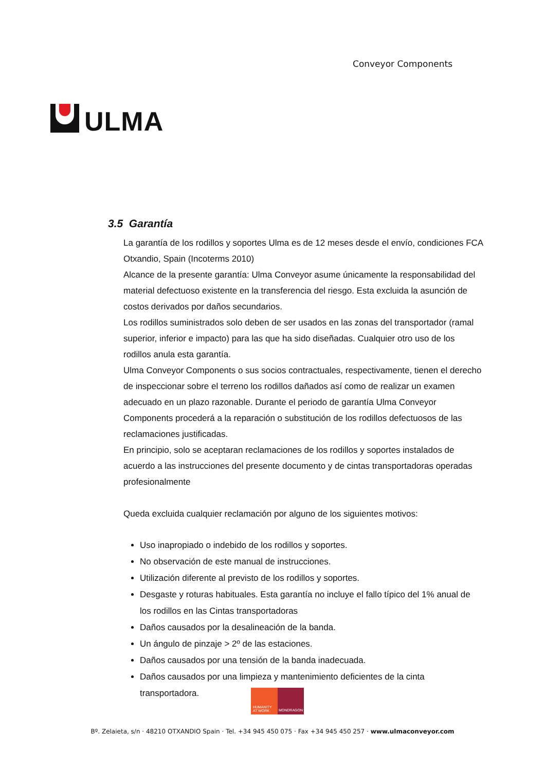ULMA
Conveyor Components
3.5 Garantía
La garantía de los rodillos y soportes Ulma es de 12 meses desde el envío, condiciones FCA Otxandio, Spain (Incoterms 2010)
Alcance de la presente garantía: Ulma Conveyor asume únicamente la responsabilidad del material defectuoso existente en la transferencia del riesgo. Esta excluida la asunción de costos derivados por daños secundarios.
Los rodillos suministrados solo deben de ser usados en las zonas del transportador (ramal superior, inferior e impacto) para las que ha sido diseñadas. Cualquier otro uso de los rodillos anula esta garantía.
Ulma Conveyor Components o sus socios contractuales, respectivamente, tienen el derecho de inspeccionar sobre el terreno los rodillos dañados así como de realizar un examen adecuado en un plazo razonable. Durante el periodo de garantía Ulma Conveyor Components procederá a la reparación o substitución de los rodillos defectuosos de las reclamaciones justificadas.
En principio, solo se aceptaran reclamaciones de los rodillos y soportes instalados de acuerdo a las instrucciones del presente documento y de cintas transportadoras operadas profesionalmente
Queda excluida cualquier reclamación por alguno de los siguientes motivos:
Uso inapropiado o indebido de los rodillos y soportes.
No observación de este manual de instrucciones.
Utilización diferente al previsto de los rodillos y soportes.
Desgaste y roturas habituales. Esta garantía no incluye el fallo típico del 1% anual de los rodillos en las Cintas transportadoras
Daños causados por la desalineación de la banda.
Un ángulo de pinzaje > 2º de las estaciones.
Daños causados por una tensión de la banda inadecuada.
Daños causados por una limpieza y mantenimiento deficientes de la cinta transportadora.
HUMANITY
AT WORK
MONDRAGON
Bº. Zelaieta, s/n · 48210 OTXANDIO Spain · Tel. +34 945 450 075 · Fax +34 945 450 257 · www.ulmaconveyor.com